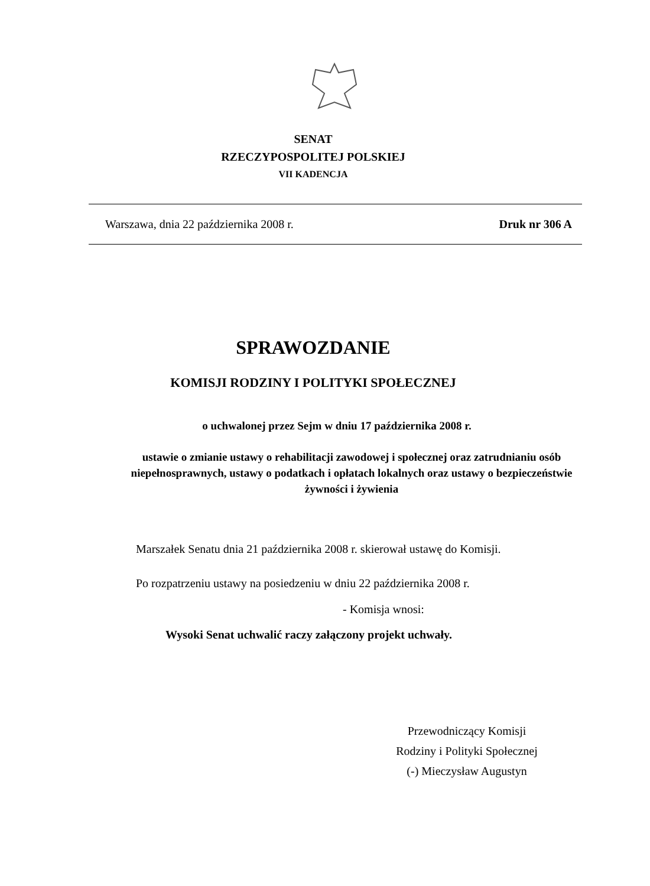SENAT
RZECZYPOSPOLITEJ POLSKIEJ
VII KADENCJA
Warszawa, dnia 22 października 2008 r. Druk nr 306 A
SPRAWOZDANIE
KOMISJI RODZINY I POLITYKI SPOŁECZNEJ
o uchwalonej przez Sejm w dniu 17 października 2008 r.
ustawie o zmianie ustawy o rehabilitacji zawodowej i społecznej oraz zatrudnianiu osób niepełnosprawnych, ustawy o podatkach i opłatach lokalnych oraz ustawy o bezpieczeństwie żywności i żywienia
Marszałek Senatu dnia 21 października 2008 r. skierował ustawę do Komisji.
Po rozpatrzeniu ustawy na posiedzeniu w dniu 22 października 2008 r.
- Komisja wnosi:
Wysoki Senat uchwalić raczy załączony projekt uchwały.
Przewodniczący Komisji
Rodziny i Polityki Społecznej
(-) Mieczysław Augustyn